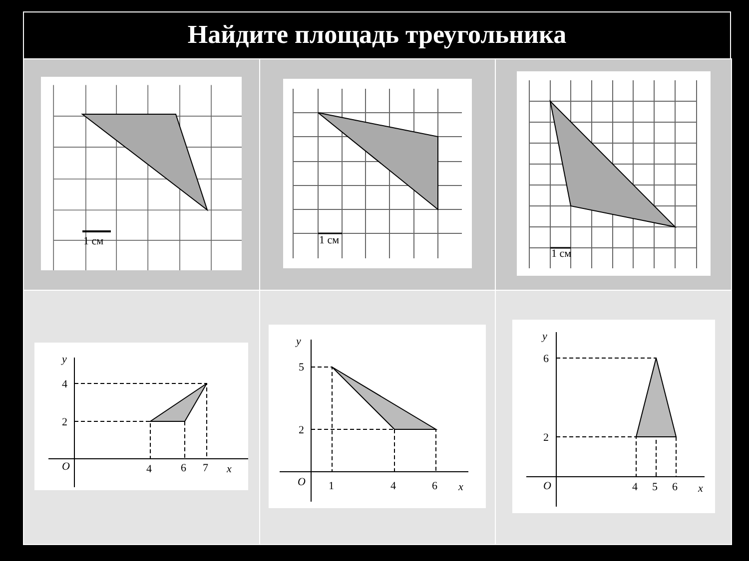Найдите площадь треугольника
| 1 см | 1 см | 1 см |
| y 4 2 O 4 6 7 x | y 5 2 O 1 4 6 x | y 6 2 O 4 5 6 x |